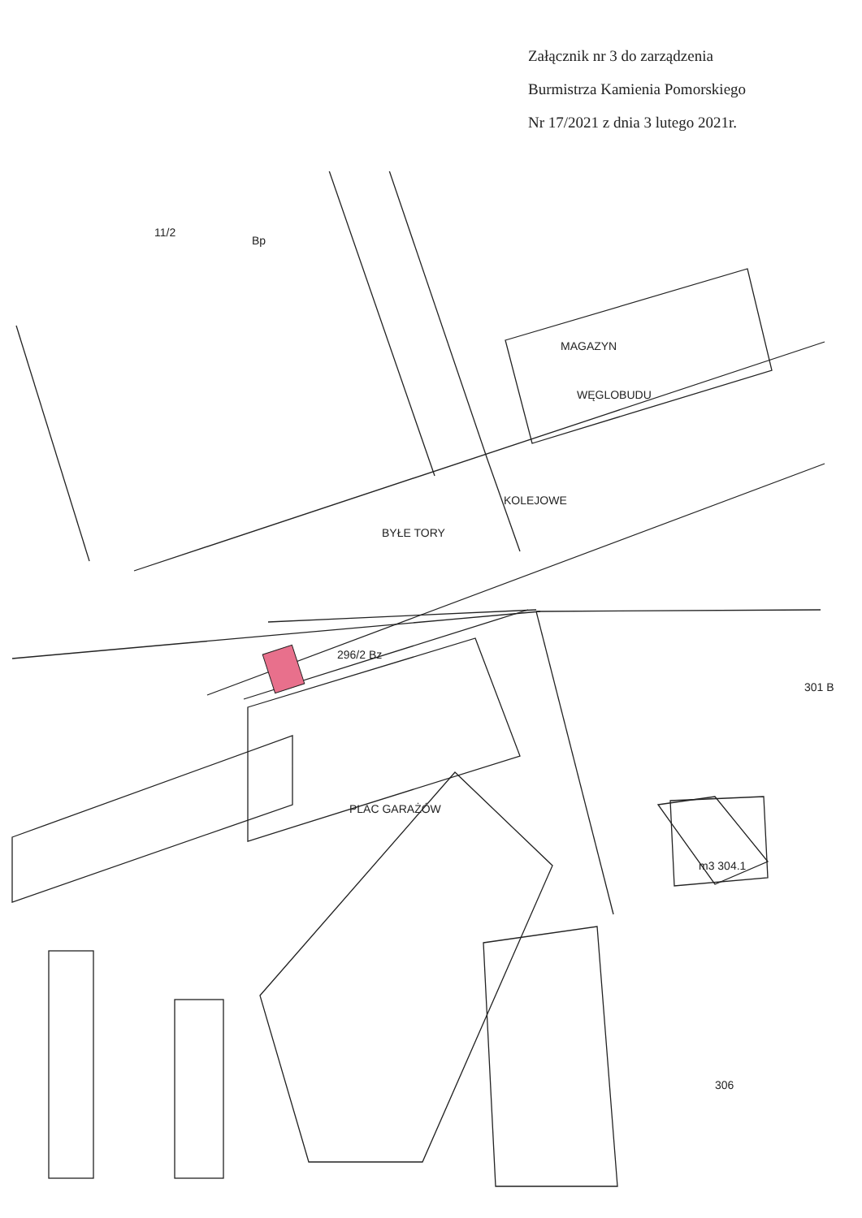Załącznik nr 3 do zarządzenia
Burmistrza Kamienia Pomorskiego
Nr 17/2021 z dnia 3 lutego 2021r.
MAGAZYN
WĘGLOBUDU
BYŁE TORY
KOLEJOWE
PLAC GARAŻÓW
11/2
Bp
296/2 Bz
m3 304.1
301 B
306